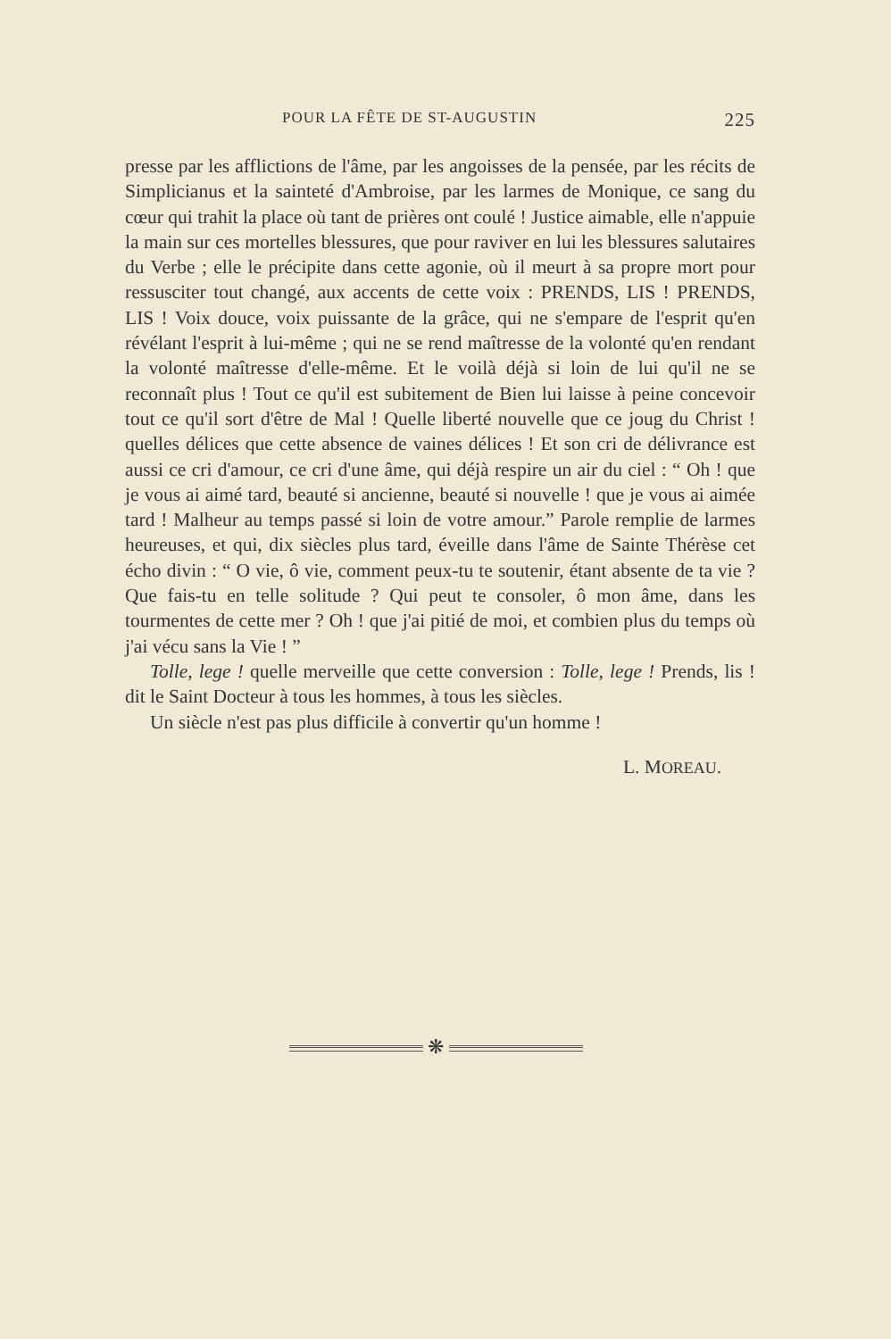POUR LA FÊTE DE ST-AUGUSTIN 225
presse par les afflictions de l'âme, par les angoisses de la pensée, par les récits de Simplicianus et la sainteté d'Ambroise, par les larmes de Monique, ce sang du cœur qui trahit la place où tant de prières ont coulé ! Justice aimable, elle n'appuie la main sur ces mortelles blessures, que pour raviver en lui les blessures salutaires du Verbe ; elle le précipite dans cette agonie, où il meurt à sa propre mort pour ressusciter tout changé, aux accents de cette voix : PRENDS, LIS ! PRENDS, LIS ! Voix douce, voix puissante de la grâce, qui ne s'empare de l'esprit qu'en révélant l'esprit à lui-même ; qui ne se rend maîtresse de la volonté qu'en rendant la volonté maîtresse d'elle-même. Et le voilà déjà si loin de lui qu'il ne se reconnaît plus ! Tout ce qu'il est subitement de Bien lui laisse à peine concevoir tout ce qu'il sort d'être de Mal ! Quelle liberté nouvelle que ce joug du Christ ! quelles délices que cette absence de vaines délices ! Et son cri de délivrance est aussi ce cri d'amour, ce cri d'une âme, qui déjà respire un air du ciel : “ Oh ! que je vous ai aimé tard, beauté si ancienne, beauté si nouvelle ! que je vous ai aimée tard ! Malheur au temps passé si loin de votre amour.” Parole remplie de larmes heureuses, et qui, dix siècles plus tard, éveille dans l'âme de Sainte Thérèse cet écho divin : “ O vie, ô vie, comment peux-tu te soutenir, étant absente de ta vie ? Que fais-tu en telle solitude ? Qui peut te consoler, ô mon âme, dans les tourmentes de cette mer ? Oh ! que j'ai pitié de moi, et combien plus du temps où j'ai vécu sans la Vie ! ”
Tolle, lege ! quelle merveille que cette conversion : Tolle, lege ! Prends, lis ! dit le Saint Docteur à tous les hommes, à tous les siècles.
Un siècle n'est pas plus difficile à convertir qu'un homme !
L. MOREAU.
❋